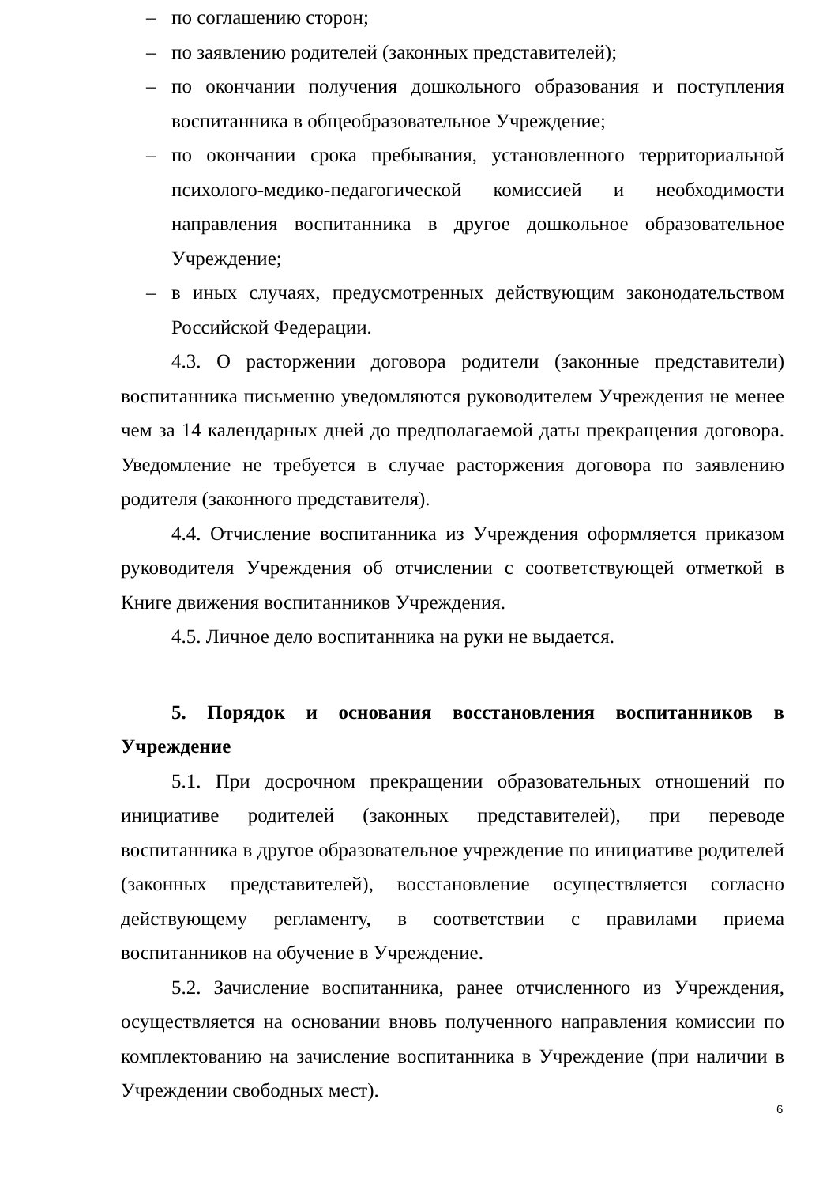– по соглашению сторон;
– по заявлению родителей (законных представителей);
– по окончании получения дошкольного образования и поступления воспитанника в общеобразовательное Учреждение;
– по окончании срока пребывания, установленного территориальной психолого-медико-педагогической комиссией и необходимости направления воспитанника в другое дошкольное образовательное Учреждение;
– в иных случаях, предусмотренных действующим законодательством Российской Федерации.
4.3. О расторжении договора родители (законные представители) воспитанника письменно уведомляются руководителем Учреждения не менее чем за 14 календарных дней до предполагаемой даты прекращения договора. Уведомление не требуется в случае расторжения договора по заявлению родителя (законного представителя).
4.4. Отчисление воспитанника из Учреждения оформляется приказом руководителя Учреждения об отчислении с соответствующей отметкой в Книге движения воспитанников Учреждения.
4.5. Личное дело воспитанника на руки не выдается.
5. Порядок и основания восстановления воспитанников в Учреждение
5.1. При досрочном прекращении образовательных отношений по инициативе родителей (законных представителей), при переводе воспитанника в другое образовательное учреждение по инициативе родителей (законных представителей), восстановление осуществляется согласно действующему регламенту, в соответствии с правилами приема воспитанников на обучение в Учреждение.
5.2. Зачисление воспитанника, ранее отчисленного из Учреждения, осуществляется на основании вновь полученного направления комиссии по комплектованию на зачисление воспитанника в Учреждение (при наличии в Учреждении свободных мест).
6